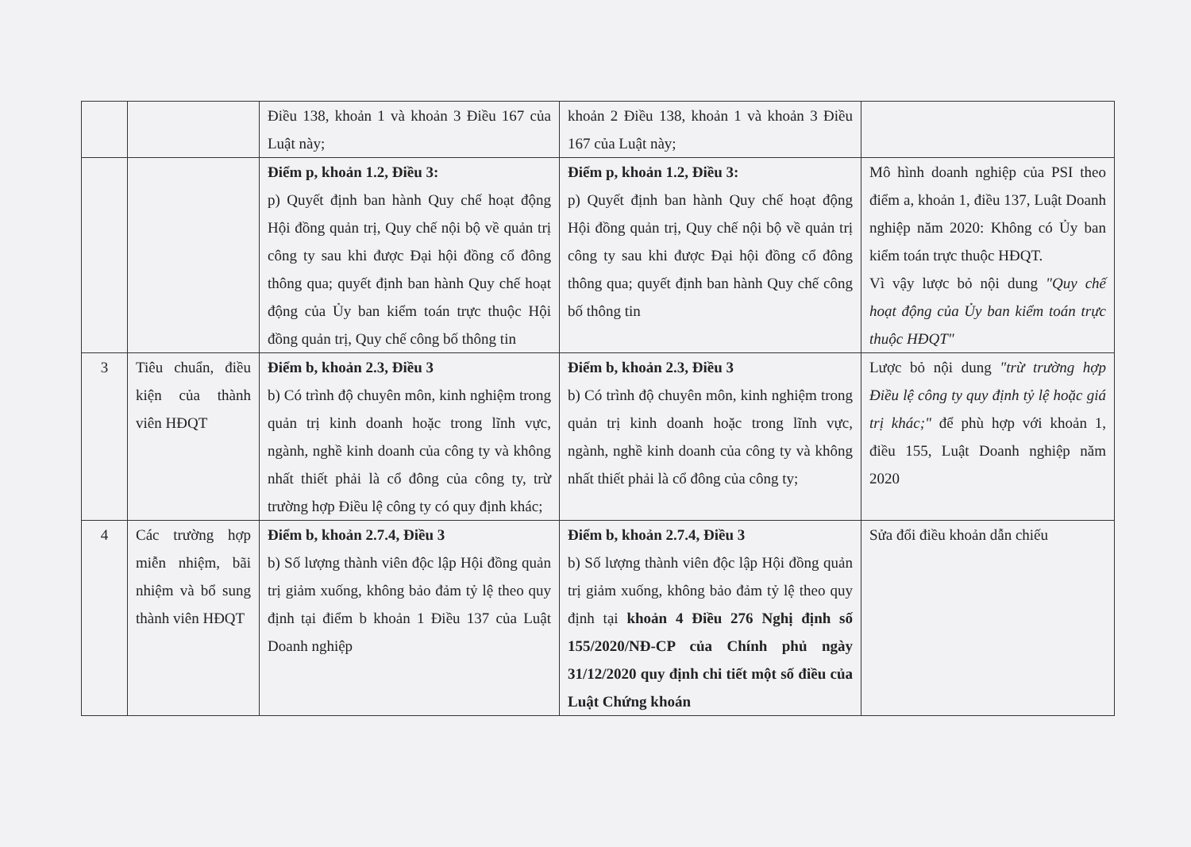| | | Điều 138, khoản 1 và khoản 3 Điều 167 của Luật này; | khoản 2 Điều 138, khoản 1 và khoản 3 Điều 167 của Luật này; | |
| | | Điểm p, khoản 1.2, Điều 3: p) Quyết định ban hành Quy chế hoạt động Hội đồng quản trị, Quy chế nội bộ về quản trị công ty sau khi được Đại hội đồng cổ đông thông qua; quyết định ban hành Quy chế hoạt động của Ủy ban kiểm toán trực thuộc Hội đồng quản trị, Quy chế công bố thông tin | Điểm p, khoản 1.2, Điều 3: p) Quyết định ban hành Quy chế hoạt động Hội đồng quản trị, Quy chế nội bộ về quản trị công ty sau khi được Đại hội đồng cổ đông thông qua; quyết định ban hành Quy chế công bố thông tin | Mô hình doanh nghiệp của PSI theo điểm a, khoản 1, điều 137, Luật Doanh nghiệp năm 2020: Không có Ủy ban kiểm toán trực thuộc HĐQT. Vì vậy lược bỏ nội dung "Quy chế hoạt động của Ủy ban kiểm toán trực thuộc HĐQT" |
| 3 | Tiêu chuẩn, điều kiện của thành viên HĐQT | Điểm b, khoản 2.3, Điều 3 b) Có trình độ chuyên môn, kinh nghiệm trong quản trị kinh doanh hoặc trong lĩnh vực, ngành, nghề kinh doanh của công ty và không nhất thiết phải là cổ đông của công ty, trừ trường hợp Điều lệ công ty có quy định khác; | Điểm b, khoản 2.3, Điều 3 b) Có trình độ chuyên môn, kinh nghiệm trong quản trị kinh doanh hoặc trong lĩnh vực, ngành, nghề kinh doanh của công ty và không nhất thiết phải là cổ đông của công ty; | Lược bỏ nội dung "trừ trường hợp Điều lệ công ty quy định tỷ lệ hoặc giá trị khác;" để phù hợp với khoản 1, điều 155, Luật Doanh nghiệp năm 2020 |
| 4 | Các trường hợp miễn nhiệm, bãi nhiệm và bổ sung thành viên HĐQT | Điểm b, khoản 2.7.4, Điều 3 b) Số lượng thành viên độc lập Hội đồng quản trị giảm xuống, không bảo đảm tỷ lệ theo quy định tại điểm b khoản 1 Điều 137 của Luật Doanh nghiệp | Điểm b, khoản 2.7.4, Điều 3 b) Số lượng thành viên độc lập Hội đồng quản trị giảm xuống, không bảo đảm tỷ lệ theo quy định tại khoản 4 Điều 276 Nghị định số 155/2020/NĐ-CP của Chính phủ ngày 31/12/2020 quy định chi tiết một số điều của Luật Chứng khoán | Sửa đổi điều khoản dẫn chiếu |